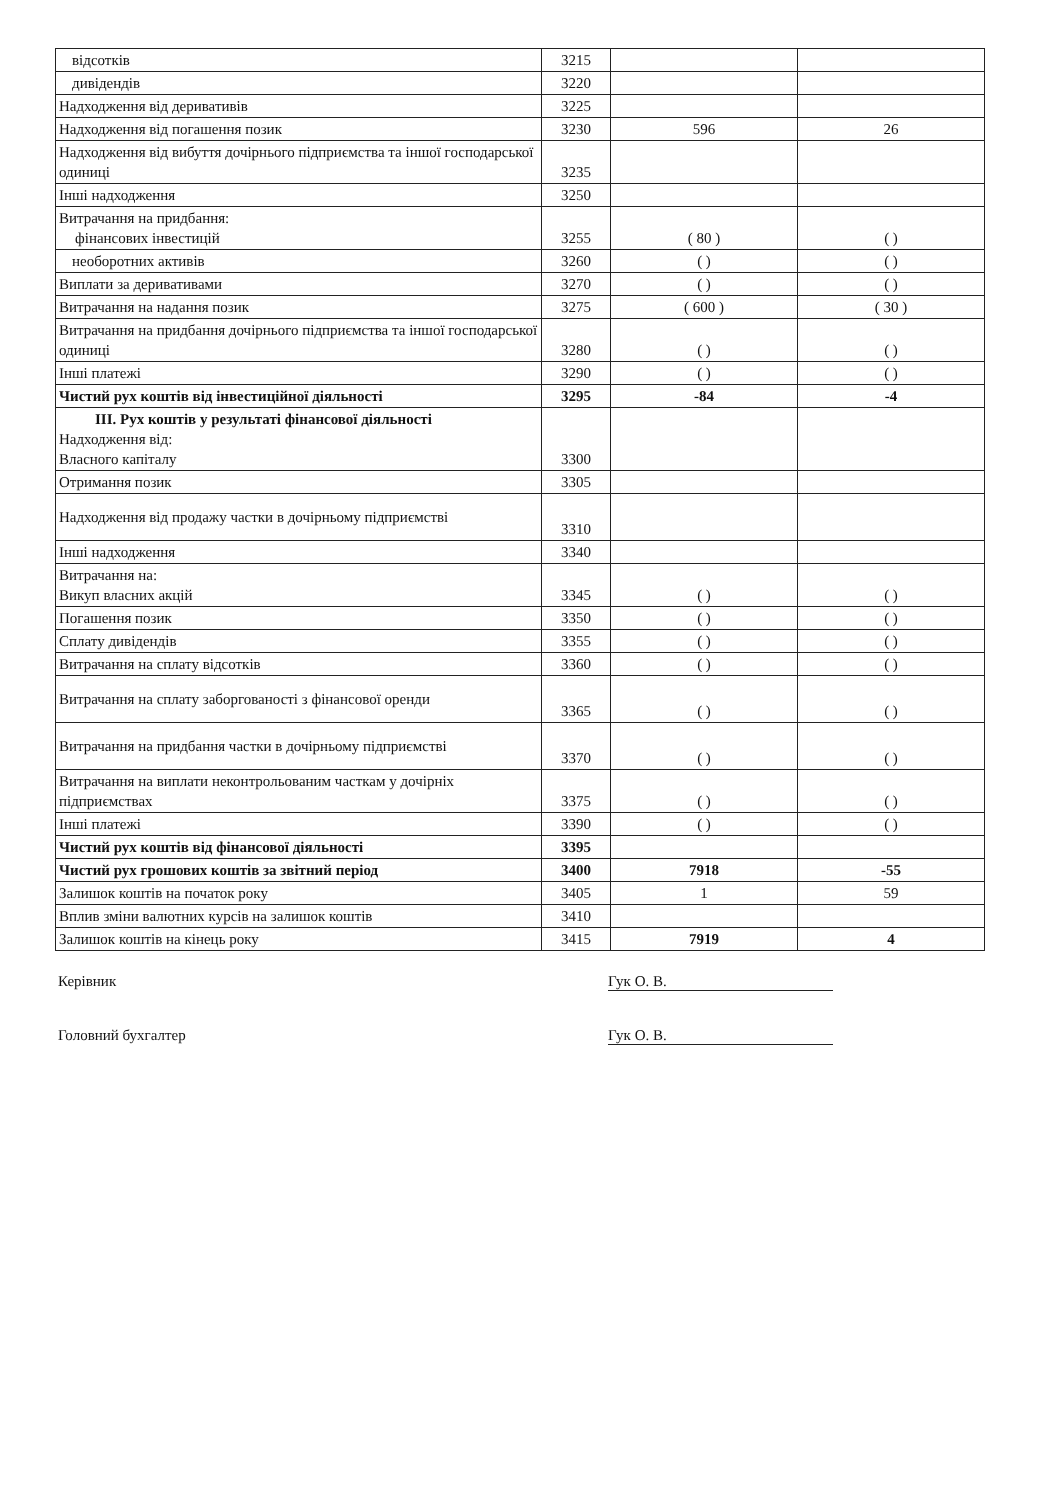| відсотків | 3215 | | |
| дивідендів | 3220 | | |
| Надходження від деривативів | 3225 | | |
| Надходження від погашення позик | 3230 | 596 | 26 |
| Надходження від вибуття дочірнього підприємства та іншої господарської одиниці | 3235 | | |
| Інші надходження | 3250 | | |
| Витрачання на придбання: фінансових інвестицій | 3255 | ( 80 ) | ( ) |
| необоротних активів | 3260 | ( ) | ( ) |
| Виплати за деривативами | 3270 | ( ) | ( ) |
| Витрачання на надання позик | 3275 | ( 600 ) | ( 30 ) |
| Витрачання на придбання дочірнього підприємства та іншої господарської одиниці | 3280 | ( ) | ( ) |
| Інші платежі | 3290 | ( ) | ( ) |
| Чистий рух коштів від інвестиційної діяльності | 3295 | -84 | -4 |
| III. Рух коштів у результаті фінансової діяльності Надходження від: Власного капіталу | 3300 | | |
| Отримання позик | 3305 | | |
| Надходження від продажу частки в дочірньому підприємстві | 3310 | | |
| Інші надходження | 3340 | | |
| Витрачання на: Викуп власних акцій | 3345 | ( ) | ( ) |
| Погашення позик | 3350 | ( ) | ( ) |
| Сплату дивідендів | 3355 | ( ) | ( ) |
| Витрачання на сплату відсотків | 3360 | ( ) | ( ) |
| Витрачання на сплату заборгованості з фінансової оренди | 3365 | ( ) | ( ) |
| Витрачання на придбання частки в дочірньому підприємстві | 3370 | ( ) | ( ) |
| Витрачання на виплати неконтрольованим часткам у дочірніх підприємствах | 3375 | ( ) | ( ) |
| Інші платежі | 3390 | ( ) | ( ) |
| Чистий рух коштів від фінансової діяльності | 3395 | | |
| Чистий рух грошових коштів за звітний період | 3400 | 7918 | -55 |
| Залишок коштів на початок року | 3405 | 1 | 59 |
| Вплив зміни валютних курсів на залишок коштів | 3410 | | |
| Залишок коштів на кінець року | 3415 | 7919 | 4 |
Керівник Гук О. В.
Головний бухгалтер Гук О. В.